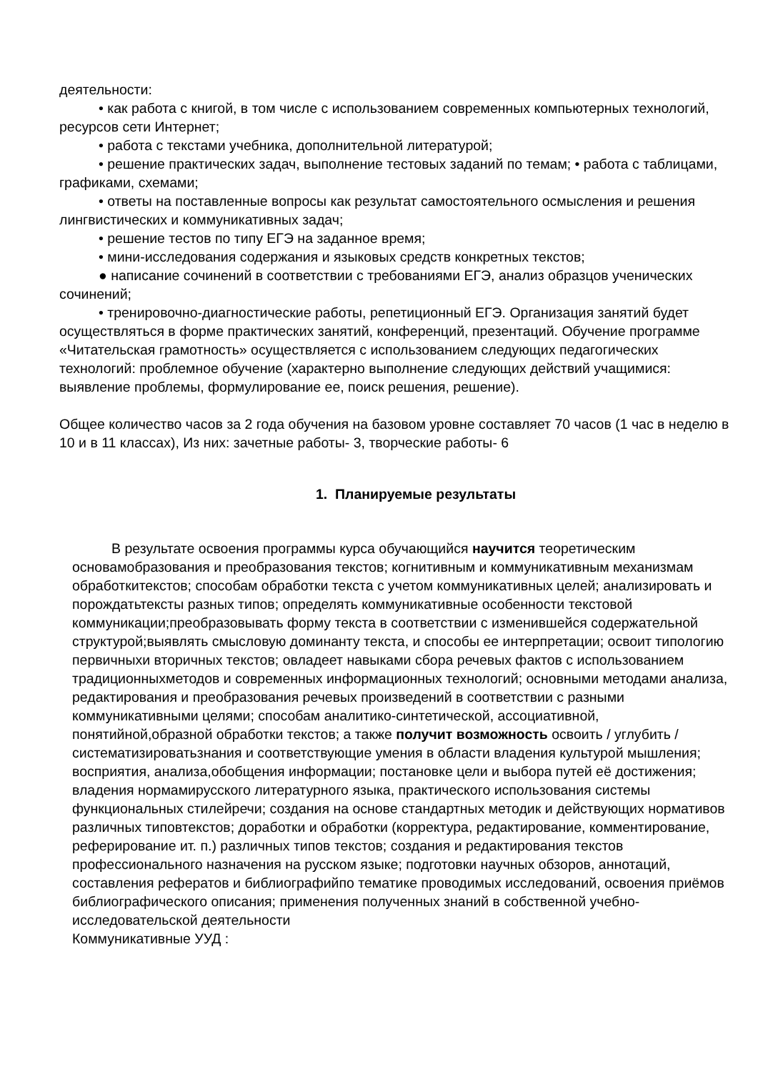деятельности:
• как работа с книгой, в том числе с использованием современных компьютерных технологий, ресурсов сети Интернет;
• работа с текстами учебника, дополнительной литературой;
• решение практических задач, выполнение тестовых заданий по темам; • работа с таблицами, графиками, схемами;
• ответы на поставленные вопросы как результат самостоятельного осмысления и решения лингвистических и коммуникативных задач;
• решение тестов по типу ЕГЭ на заданное время;
• мини-исследования содержания и языковых средств конкретных текстов;
● написание сочинений в соответствии с требованиями ЕГЭ, анализ образцов ученических сочинений;
• тренировочно-диагностические работы, репетиционный ЕГЭ. Организация занятий будет осуществляться в форме практических занятий, конференций, презентаций. Обучение программе «Читательская грамотность» осуществляется с использованием следующих педагогических технологий: проблемное обучение (характерно выполнение следующих действий учащимися: выявление проблемы, формулирование ее, поиск решения, решение).
Общее количество часов за 2 года обучения на базовом уровне составляет 70 часов (1 час в неделю в 10 и в 11 классах), Из них: зачетные работы- 3, творческие работы- 6
1. Планируемые результаты
В результате освоения программы курса обучающийся научится теоретическим основамобразования и преобразования текстов; когнитивным и коммуникативным механизмам обработкитекстов; способам обработки текста с учетом коммуникативных целей; анализировать и порождатьтексты разных типов; определять коммуникативные особенности текстовой коммуникации;преобразовывать форму текста в соответствии с изменившейся содержательной структурой;выявлять смысловую доминанту текста, и способы ее интерпретации; освоит типологию первичныхи вторичных текстов; овладеет навыками сбора речевых фактов с использованием традиционныхметодов и современных информационных технологий; основными методами анализа, редактирования и преобразования речевых произведений в соответствии с разными коммуникативными целями; способам аналитико-синтетической, ассоциативной, понятийной,образной обработки текстов; а также получит возможность освоить / углубить / систематизироватьзнания и соответствующие умения в области владения культурой мышления; восприятия, анализа,обобщения информации; постановке цели и выбора путей её достижения; владения нормамирусского литературного языка, практического использования системы функциональных стилейречи; создания на основе стандартных методик и действующих нормативов различных типовтекстов; доработки и обработки (корректура, редактирование, комментирование, реферирование ит. п.) различных типов текстов; создания и редактирования текстов профессионального назначения на русском языке; подготовки научных обзоров, аннотаций, составления рефератов и библиографийпо тематике проводимых исследований, освоения приёмов библиографического описания; применения полученных знаний в собственной учебно-исследовательской деятельности
Коммуникативные УУД :